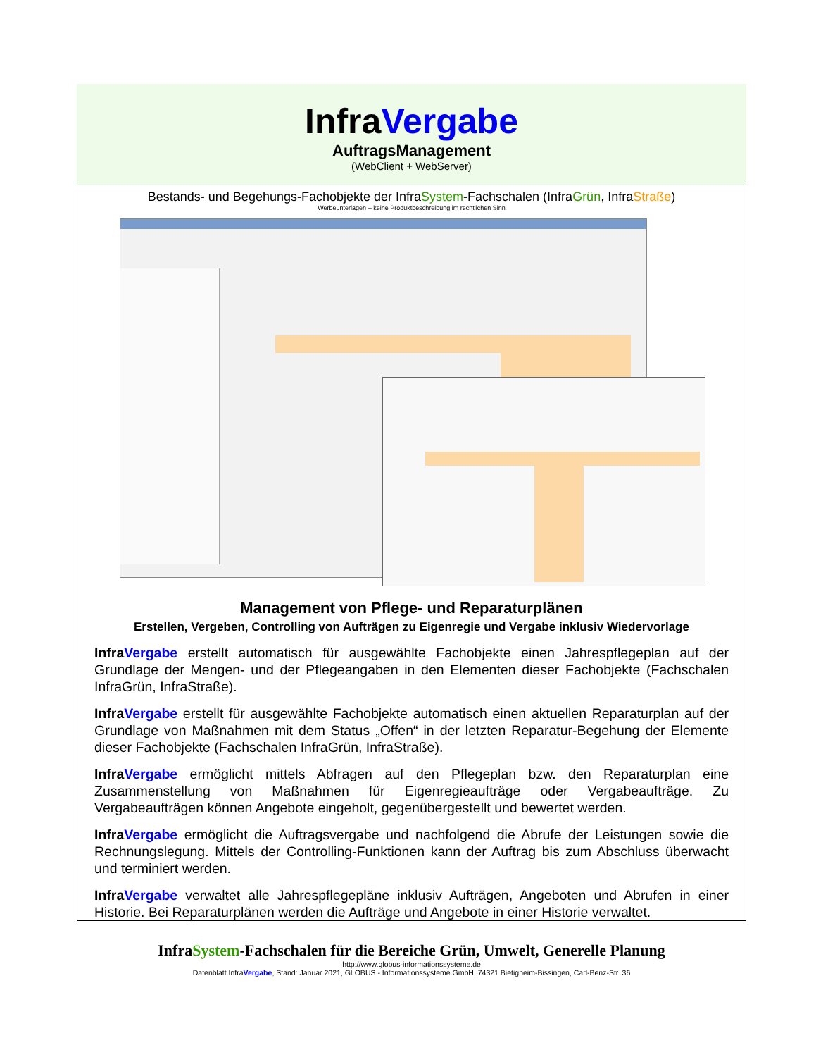InfraVergabe
AuftragsManagement
(WebClient + WebServer)
Bestands- und Begehungs-Fachobjekte der InfraSystem-Fachschalen (InfraGrün, InfraStraße)
Werbeunterlagen – keine Produktbeschreibung im rechtlichen Sinn
Management von Pflege- und Reparaturplänen
Erstellen, Vergeben, Controlling von Aufträgen zu Eigenregie und Vergabe inklusiv Wiedervorlage
InfraVergabe erstellt automatisch für ausgewählte Fachobjekte einen Jahrespflegeplan auf der Grundlage der Mengen- und der Pflegeangaben in den Elementen dieser Fachobjekte (Fachschalen InfraGrün, InfraStraße).
InfraVergabe erstellt für ausgewählte Fachobjekte automatisch einen aktuellen Reparaturplan auf der Grundlage von Maßnahmen mit dem Status „Offen“ in der letzten Reparatur-Begehung der Elemente dieser Fachobjekte (Fachschalen InfraGrün, InfraStraße).
InfraVergabe ermöglicht mittels Abfragen auf den Pflegeplan bzw. den Reparaturplan eine Zusammenstellung von Maßnahmen für Eigenregieaufträge oder Vergabeaufträge. Zu Vergabeaufträgen können Angebote eingeholt, gegenübergestellt und bewertet werden.
InfraVergabe ermöglicht die Auftragsvergabe und nachfolgend die Abrufe der Leistungen sowie die Rechnungslegung. Mittels der Controlling-Funktionen kann der Auftrag bis zum Abschluss überwacht und terminiert werden.
InfraVergabe verwaltet alle Jahrespflegepläne inklusiv Aufträgen, Angeboten und Abrufen in einer Historie. Bei Reparaturplänen werden die Aufträge und Angebote in einer Historie verwaltet.
InfraSystem-Fachschalen für die Bereiche Grün, Umwelt, Generelle Planung
http://www.globus-informationssysteme.de
Datenblatt InfraVergabe, Stand: Januar 2021, GLOBUS - Informationssysteme GmbH, 74321 Bietigheim-Bissingen, Carl-Benz-Str. 36